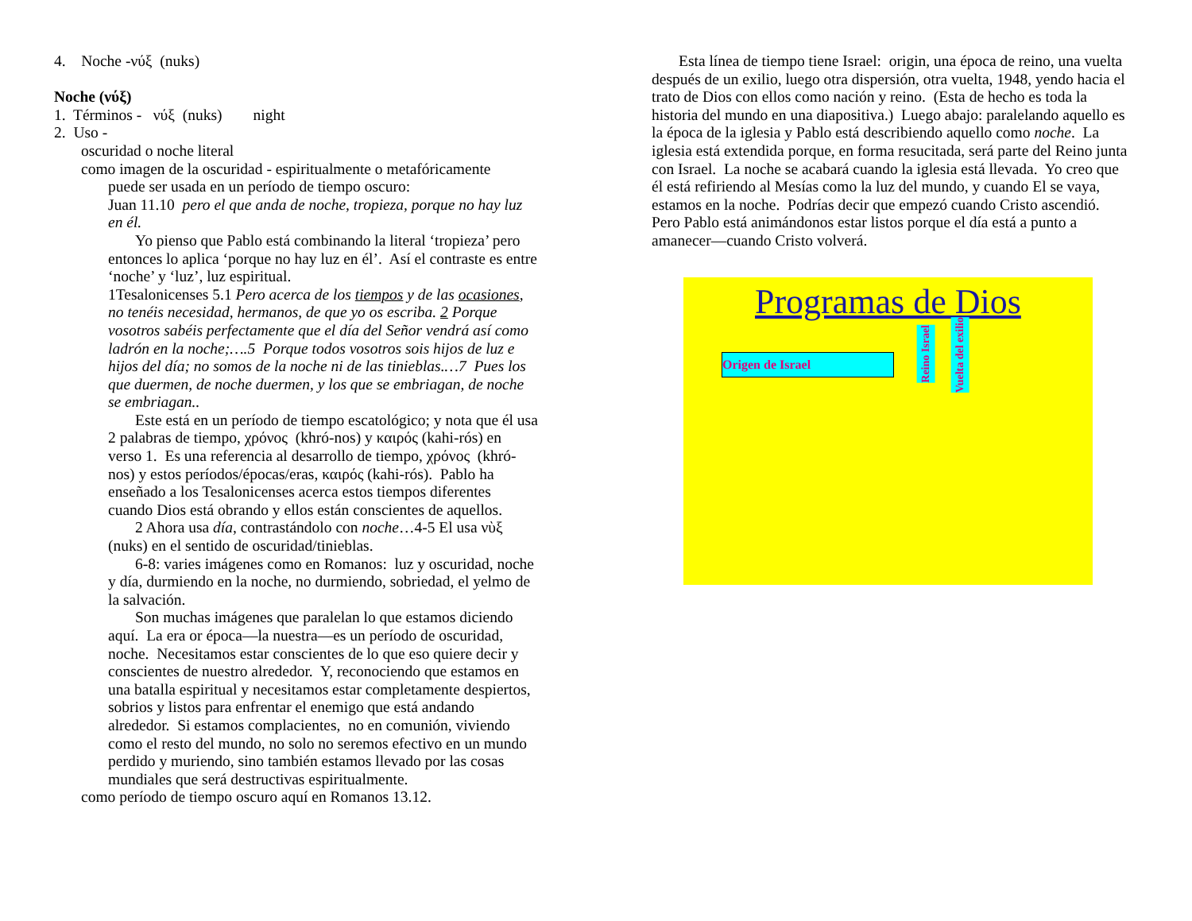4. Noche -νύξ (nuks)
Noche (νύξ)
1. Términos - νύξ (nuks) night
2. Uso -
oscuridad o noche literal
como imagen de la oscuridad - espiritualmente o metafóricamente
puede ser usada en un período de tiempo oscuro:
Juan 11.10 pero el que anda de noche, tropieza, porque no hay luz en él.
Yo pienso que Pablo está combinando la literal ‘tropieza’ pero entonces lo aplica ‘porque no hay luz en él’. Así el contraste es entre ‘noche’ y ‘luz’, luz espiritual.
1Tesalonicenses 5.1 Pero acerca de los tiempos y de las ocasiones, no tenéis necesidad, hermanos, de que yo os escriba. 2 Porque vosotros sabéis perfectamente que el día del Señor vendrá así como ladrón en la noche;….5 Porque todos vosotros sois hijos de luz e hijos del día; no somos de la noche ni de las tinieblas.…7 Pues los que duermen, de noche duermen, y los que se embriagan, de noche se embriagan..
Este está en un período de tiempo escatológico; y nota que él usa 2 palabras de tiempo, χρόνος (khró-nos) y καιρός (kahi-rós) en verso 1. Es una referencia al desarrollo de tiempo, χρόνος (khró-nos) y estos períodos/épocas/eras, καιρός (kahi-rós). Pablo ha enseñado a los Tesalonicenses acerca estos tiempos diferentes cuando Dios está obrando y ellos están conscientes de aquellos.
2 Ahora usa día, contrastándolo con noche…4-5 El usa νὺξ (nuks) en el sentido de oscuridad/tinieblas.
6-8: varies imágenes como en Romanos: luz y oscuridad, noche y día, durmiendo en la noche, no durmiendo, sobriedad, el yelmo de la salvación.
Son muchas imágenes que paralelan lo que estamos diciendo aquí. La era or época—la nuestra—es un período de oscuridad, noche. Necesitamos estar conscientes de lo que eso quiere decir y conscientes de nuestro alrededor. Y, reconociendo que estamos en una batalla espiritual y necesitamos estar completamente despiertos, sobrios y listos para enfrentar el enemigo que está andando alrededor. Si estamos complacientes, no en comunión, viviendo como el resto del mundo, no solo no seremos efectivo en un mundo perdido y muriendo, sino también estamos llevado por las cosas mundiales que será destructivas espiritualmente.
como período de tiempo oscuro aquí en Romanos 13.12.
Esta línea de tiempo tiene Israel: origin, una época de reino, una vuelta después de un exilio, luego otra dispersión, otra vuelta, 1948, yendo hacia el trato de Dios con ellos como nación y reino. (Esta de hecho es toda la historia del mundo en una diapositiva.) Luego abajo: paralelando aquello es la época de la iglesia y Pablo está describiendo aquello como noche. La iglesia está extendida porque, en forma resucitada, será parte del Reino junta con Israel. La noche se acabará cuando la iglesia está llevada. Yo creo que él está refiriendo al Mesías como la luz del mundo, y cuando El se vaya, estamos en la noche. Podrías decir que empezó cuando Cristo ascendió. Pero Pablo está animándonos estar listos porque el día está a punto a amanecer—cuando Cristo volverá.
Programas de Dios
Origen de Israel
Reino Israel
Vuelta del exilio